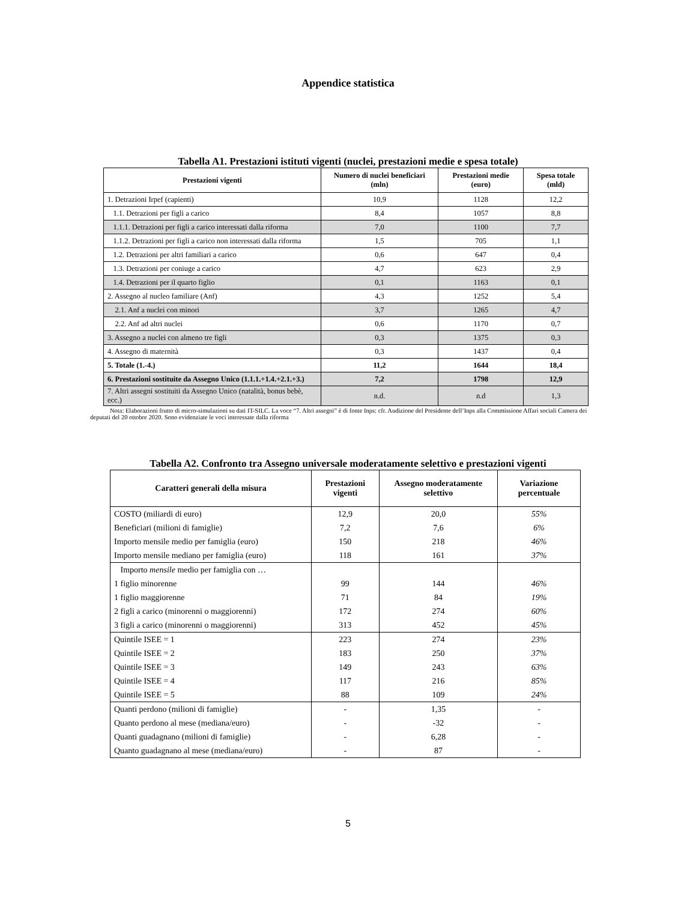Appendice statistica
Tabella A1. Prestazioni istituti vigenti (nuclei, prestazioni medie e spesa totale)
| Prestazioni vigenti | Numero di nuclei beneficiari (mln) | Prestazioni medie (euro) | Spesa totale (mld) |
| --- | --- | --- | --- |
| 1. Detrazioni Irpef (capienti) | 10,9 | 1128 | 12,2 |
| 1.1. Detrazioni per figli a carico | 8,4 | 1057 | 8,8 |
| 1.1.1. Detrazioni per figli a carico interessati dalla riforma | 7,0 | 1100 | 7,7 |
| 1.1.2. Detrazioni per figli a carico non interessati dalla riforma | 1,5 | 705 | 1,1 |
| 1.2. Detrazioni per altri familiari a carico | 0,6 | 647 | 0,4 |
| 1.3. Detrazioni per coniuge a carico | 4,7 | 623 | 2,9 |
| 1.4. Detrazioni per il quarto figlio | 0,1 | 1163 | 0,1 |
| 2. Assegno al nucleo familiare (Anf) | 4,3 | 1252 | 5,4 |
| 2.1. Anf a nuclei con minori | 3,7 | 1265 | 4,7 |
| 2.2. Anf ad altri nuclei | 0,6 | 1170 | 0,7 |
| 3. Assegno a nuclei con almeno tre figli | 0,3 | 1375 | 0,3 |
| 4. Assegno di maternità | 0,3 | 1437 | 0,4 |
| 5. Totale (1.-4.) | 11,2 | 1644 | 18,4 |
| 6. Prestazioni sostituite da Assegno Unico (1.1.1.+1.4.+2.1.+3.) | 7,2 | 1798 | 12,9 |
| 7. Altri assegni sostituiti da Assegno Unico (natalità, bonus bebè, ecc.) | n.d. | n.d | 1,3 |
Nota: Elaborazioni frutto di micro-simulazioni su dati IT-SILC. La voce “7. Altri assegni” è di fonte Inps: cfr. Audizione del Presidente dell’Inps alla Commissione Affari sociali Camera dei deputati del 20 ottobre 2020. Sono evidenziate le voci interessate dalla riforma
Tabella A2. Confronto tra Assegno universale moderatamente selettivo e prestazioni vigenti
| Caratteri generali della misura | Prestazioni vigenti | Assegno moderatamente selettivo | Variazione percentuale |
| --- | --- | --- | --- |
| COSTO (miliardi di euro) | 12,9 | 20,0 | 55% |
| Beneficiari (milioni di famiglie) | 7,2 | 7,6 | 6% |
| Importo mensile medio per famiglia (euro) | 150 | 218 | 46% |
| Importo mensile mediano per famiglia (euro) | 118 | 161 | 37% |
| Importo mensile medio per famiglia con … | | | |
| 1 figlio minorenne | 99 | 144 | 46% |
| 1 figlio maggiorenne | 71 | 84 | 19% |
| 2 figli a carico (minorenni o maggiorenni) | 172 | 274 | 60% |
| 3 figli a carico (minorenni o maggiorenni) | 313 | 452 | 45% |
| Quintile ISEE = 1 | 223 | 274 | 23% |
| Quintile ISEE = 2 | 183 | 250 | 37% |
| Quintile ISEE = 3 | 149 | 243 | 63% |
| Quintile ISEE = 4 | 117 | 216 | 85% |
| Quintile ISEE = 5 | 88 | 109 | 24% |
| Quanti perdono (milioni di famiglie) | - | 1,35 | - |
| Quanto perdono al mese (mediana/euro) | - | -32 | - |
| Quanti guadagnano (milioni di famiglie) | - | 6,28 | - |
| Quanto guadagnano al mese (mediana/euro) | - | 87 | - |
5